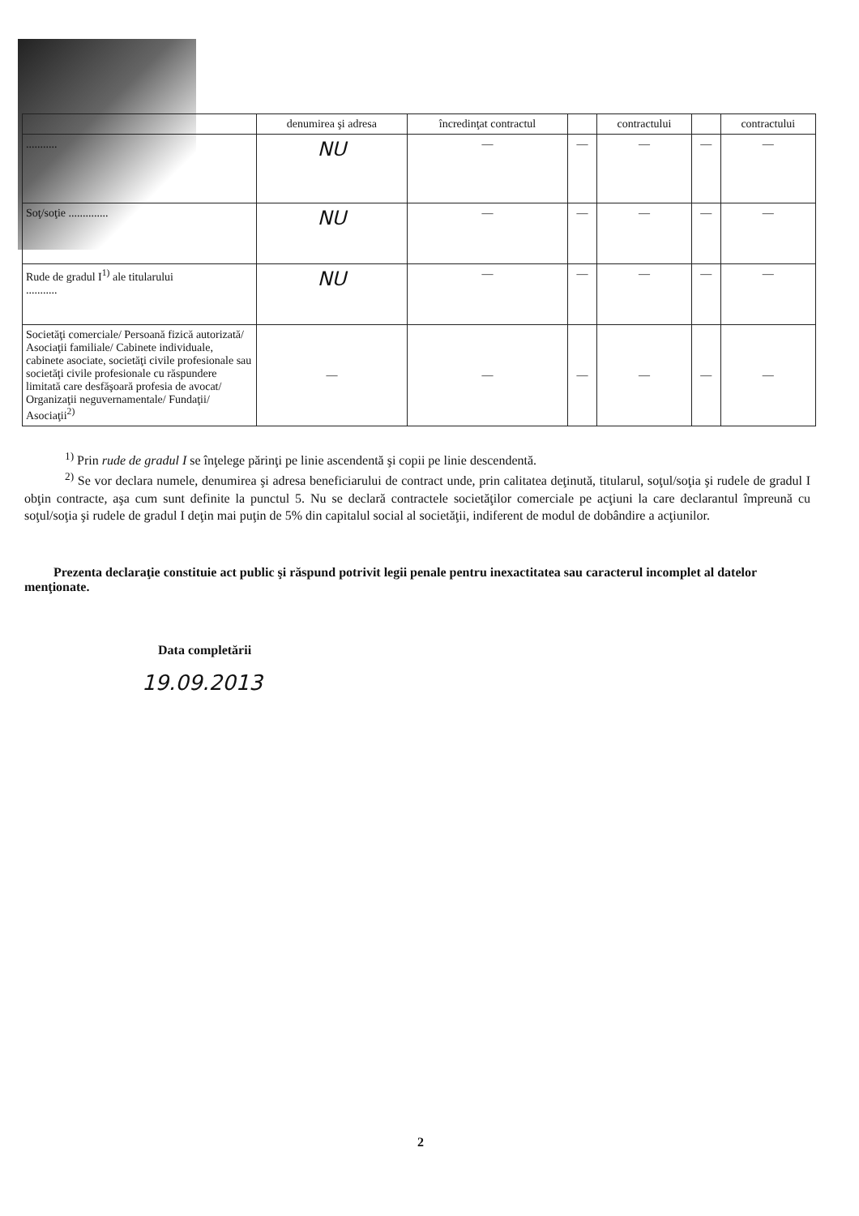| | denumirea şi adresa | încredinţat contractul | | contractului | | contractului |
| --- | --- | --- | --- | --- | --- | --- |
| ........... | NU | — | — | — | — | — |
| Soţ/soţie .............. | NU | — | — | — | — | — |
| Rude de gradul I<sup>1)</sup> ale titularului ........... | NU | — | — | — | — | — |
| Societăţi comerciale/ Persoană fizică autorizată/ Asociaţii familiale/ Cabinete individuale, cabinete asociate, societăţi civile profesionale sau societăţi civile profesionale cu răspundere limitată care desfăşoară profesia de avocat/ Organizaţii neguvernamentale/ Fundaţii/ Asociaţii<sup>2)</sup> | — | — | — | — | — | — |
<sup>1)</sup> Prin rude de gradul I se înţelege părinţi pe linie ascendentă şi copii pe linie descendentă.
<sup>2)</sup> Se vor declara numele, denumirea şi adresa beneficiarului de contract unde, prin calitatea deţinută, titularul, soţul/soţia şi rudele de gradul I obţin contracte, aşa cum sunt definite la punctul 5. Nu se declară contractele societăţilor comerciale pe acţiuni la care declarantul împreună cu soţul/soţia şi rudele de gradul I deţin mai puţin de 5% din capitalul social al societăţii, indiferent de modul de dobândire a acţiunilor.
Prezenta declaraţie constituie act public şi răspund potrivit legii penale pentru inexactitatea sau caracterul incomplet al datelor menţionate.
Data completării
19.09.2013
2